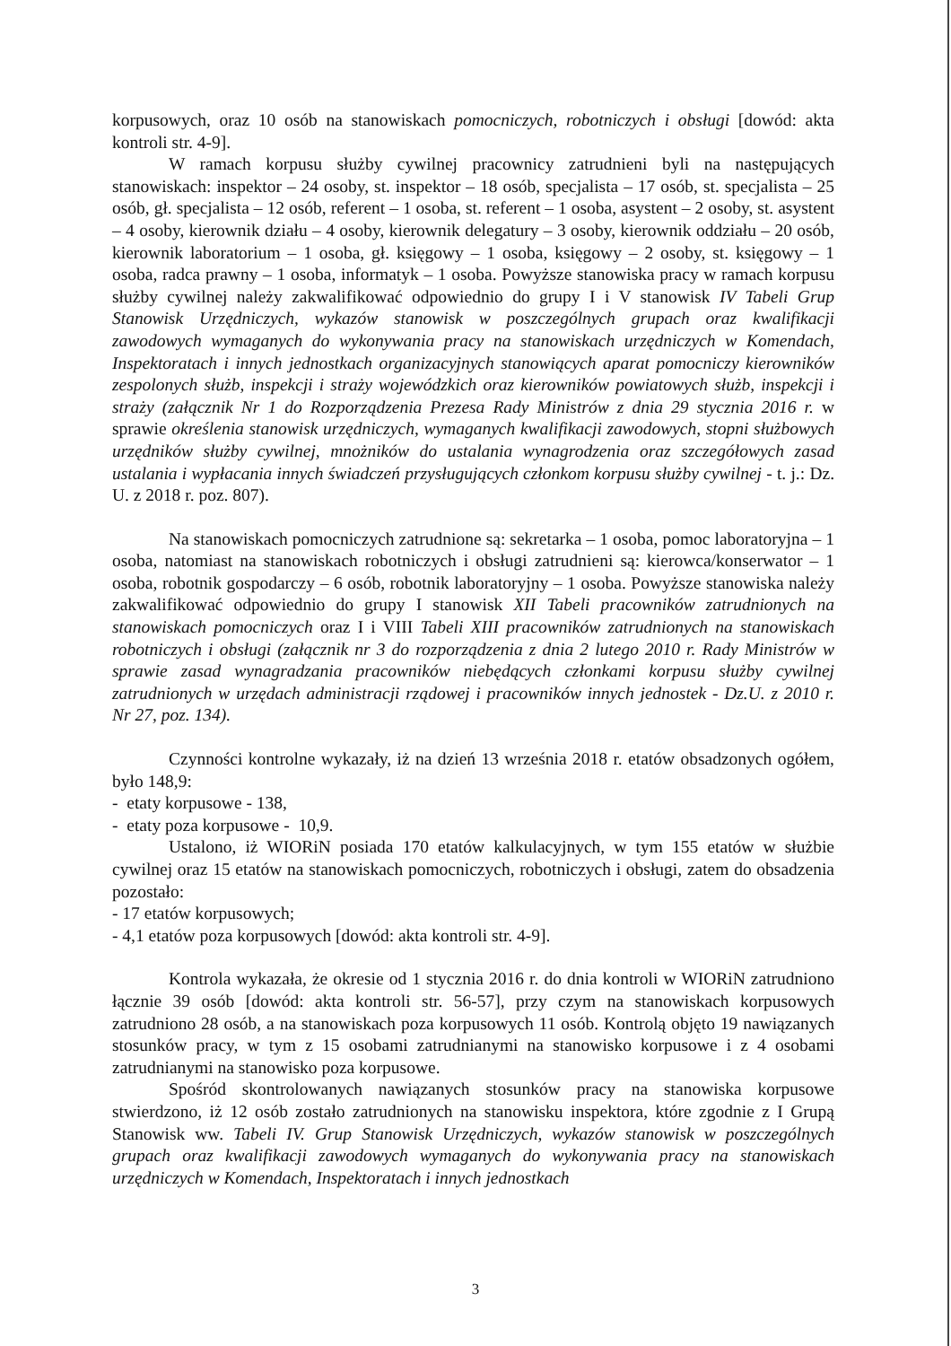korpusowych, oraz 10 osób na stanowiskach pomocniczych, robotniczych i obsługi [dowód: akta kontroli str. 4-9].
W ramach korpusu służby cywilnej pracownicy zatrudnieni byli na następujących stanowiskach: inspektor – 24 osoby, st. inspektor – 18 osób, specjalista – 17 osób, st. specjalista – 25 osób, gł. specjalista – 12 osób, referent – 1 osoba, st. referent – 1 osoba, asystent – 2 osoby, st. asystent – 4 osoby, kierownik działu – 4 osoby, kierownik delegatury – 3 osoby, kierownik oddziału – 20 osób, kierownik laboratorium – 1 osoba, gł. księgowy – 1 osoba, księgowy – 2 osoby, st. księgowy – 1 osoba, radca prawny – 1 osoba, informatyk – 1 osoba. Powyższe stanowiska pracy w ramach korpusu służby cywilnej należy zakwalifikować odpowiednio do grupy I i V stanowisk IV Tabeli Grup Stanowisk Urzędniczych, wykazów stanowisk w poszczególnych grupach oraz kwalifikacji zawodowych wymaganych do wykonywania pracy na stanowiskach urzędniczych w Komendach, Inspektoratach i innych jednostkach organizacyjnych stanowiących aparat pomocniczy kierowników zespolonych służb, inspekcji i straży wojewódzkich oraz kierowników powiatowych służb, inspekcji i straży (załącznik Nr 1 do Rozporządzenia Prezesa Rady Ministrów z dnia 29 stycznia 2016 r. w sprawie określenia stanowisk urzędniczych, wymaganych kwalifikacji zawodowych, stopni służbowych urzędników służby cywilnej, mnożników do ustalania wynagrodzenia oraz szczegółowych zasad ustalania i wypłacania innych świadczeń przysługujących członkom korpusu służby cywilnej - t. j.: Dz. U. z 2018 r. poz. 807).
Na stanowiskach pomocniczych zatrudnione są: sekretarka – 1 osoba, pomoc laboratoryjna – 1 osoba, natomiast na stanowiskach robotniczych i obsługi zatrudnieni są: kierowca/konserwator – 1 osoba, robotnik gospodarczy – 6 osób, robotnik laboratoryjny – 1 osoba. Powyższe stanowiska należy zakwalifikować odpowiednio do grupy I stanowisk XII Tabeli pracowników zatrudnionych na stanowiskach pomocniczych oraz I i VIII Tabeli XIII pracowników zatrudnionych na stanowiskach robotniczych i obsługi (załącznik nr 3 do rozporządzenia z dnia 2 lutego 2010 r. Rady Ministrów w sprawie zasad wynagradzania pracowników niebędących członkami korpusu służby cywilnej zatrudnionych w urzędach administracji rządowej i pracowników innych jednostek - Dz.U. z 2010 r. Nr 27, poz. 134).
Czynności kontrolne wykazały, iż na dzień 13 września 2018 r. etatów obsadzonych ogółem, było 148,9:
- etaty korpusowe - 138,
- etaty poza korpusowe - 10,9.
Ustalono, iż WIORiN posiada 170 etatów kalkulacyjnych, w tym 155 etatów w służbie cywilnej oraz 15 etatów na stanowiskach pomocniczych, robotniczych i obsługi, zatem do obsadzenia pozostało:
- 17 etatów korpusowych;
- 4,1 etatów poza korpusowych [dowód: akta kontroli str. 4-9].
Kontrola wykazała, że okresie od 1 stycznia 2016 r. do dnia kontroli w WIORiN zatrudniono łącznie 39 osób [dowód: akta kontroli str. 56-57], przy czym na stanowiskach korpusowych zatrudniono 28 osób, a na stanowiskach poza korpusowych 11 osób. Kontrolą objęto 19 nawiązanych stosunków pracy, w tym z 15 osobami zatrudnianymi na stanowisko korpusowe i z 4 osobami zatrudnianymi na stanowisko poza korpusowe.
Spośród skontrolowanych nawiązanych stosunków pracy na stanowiska korpusowe stwierdzono, iż 12 osób zostało zatrudnionych na stanowisku inspektora, które zgodnie z I Grupą Stanowisk ww. Tabeli IV. Grup Stanowisk Urzędniczych, wykazów stanowisk w poszczególnych grupach oraz kwalifikacji zawodowych wymaganych do wykonywania pracy na stanowiskach urzędniczych w Komendach, Inspektoratach i innych jednostkach
3